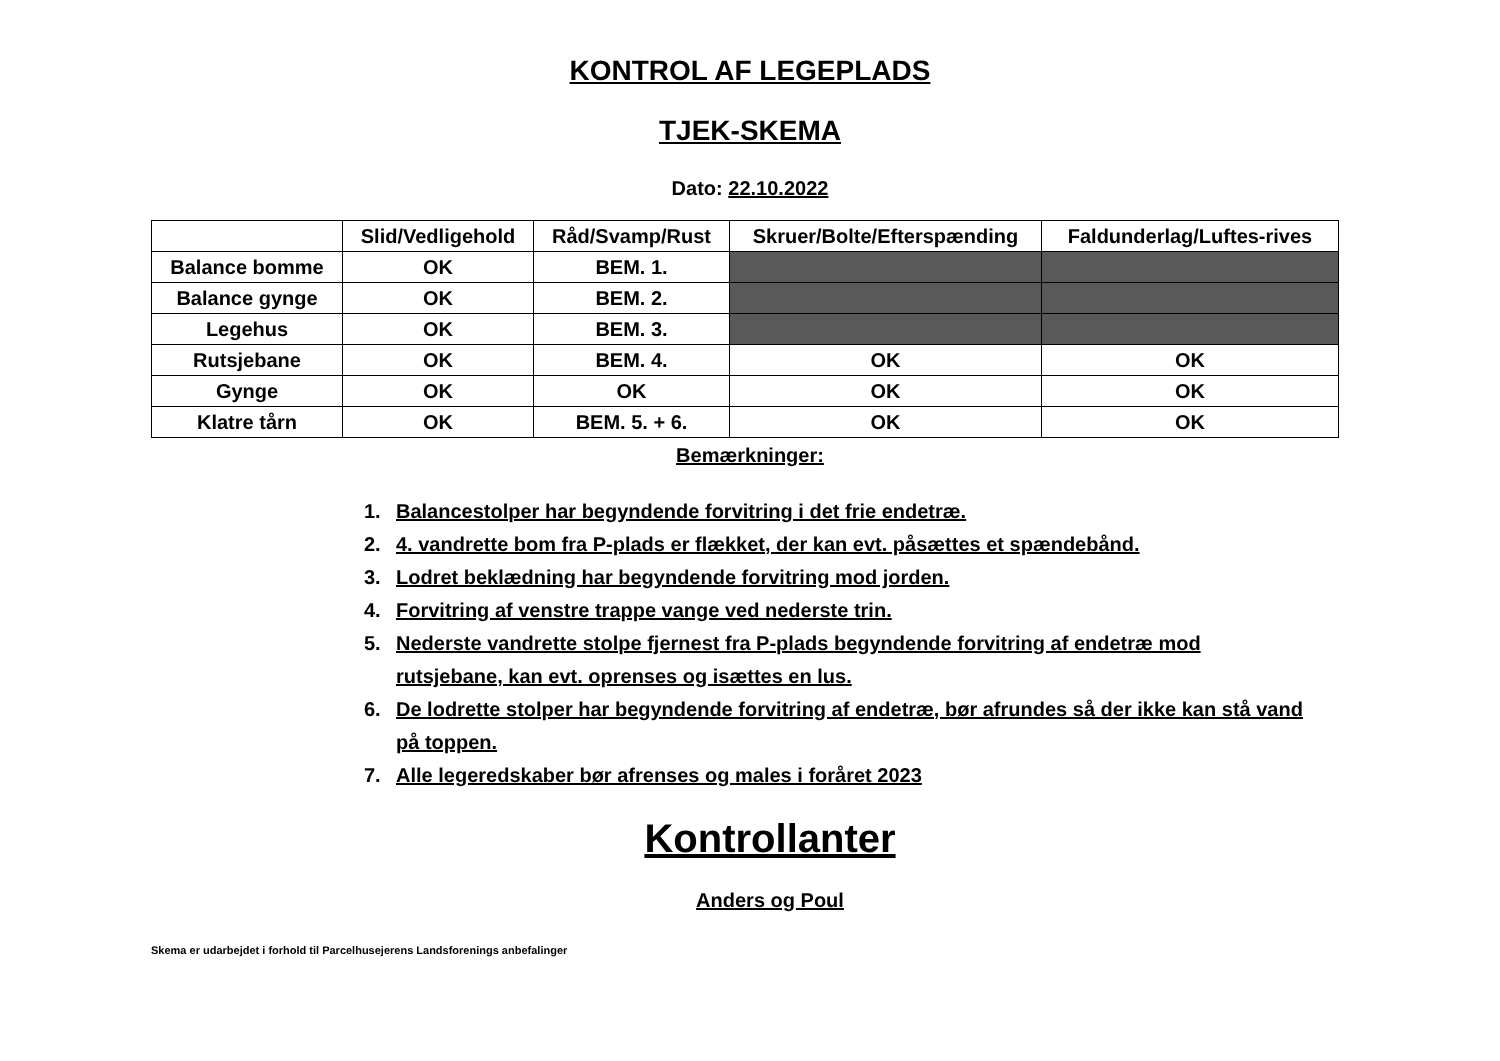KONTROL AF LEGEPLADS
TJEK-SKEMA
Dato: 22.10.2022
| | Slid/Vedligehold | Råd/Svamp/Rust | Skruer/Bolte/Efterspænding | Faldunderlag/Luftes-rives |
| --- | --- | --- | --- | --- |
| Balance bomme | OK | BEM. 1. | | |
| Balance gynge | OK | BEM. 2. | | |
| Legehus | OK | BEM. 3. | | |
| Rutsjebane | OK | BEM. 4. | OK | OK |
| Gynge | OK | OK | OK | OK |
| Klatre tårn | OK | BEM. 5. + 6. | OK | OK |
Bemærkninger:
1. Balancestolper har begyndende forvitring i det frie endetræ.
2. 4. vandrette bom fra P-plads er flækket, der kan evt. påsættes et spændebånd.
3. Lodret beklædning har begyndende forvitring mod jorden.
4. Forvitring af venstre trappe vange ved nederste trin.
5. Nederste vandrette stolpe fjernest fra P-plads begyndende forvitring af endetræ mod rutsjebane, kan evt. oprenses og isættes en lus.
6. De lodrette stolper har begyndende forvitring af endetræ, bør afrundes så der ikke kan stå vand på toppen.
7. Alle legeredskaber bør afrenses og males i foråret 2023
Kontrollanter
Anders og Poul
Skema er udarbejdet i forhold til Parcelhusejerens Landsforenings anbefalinger